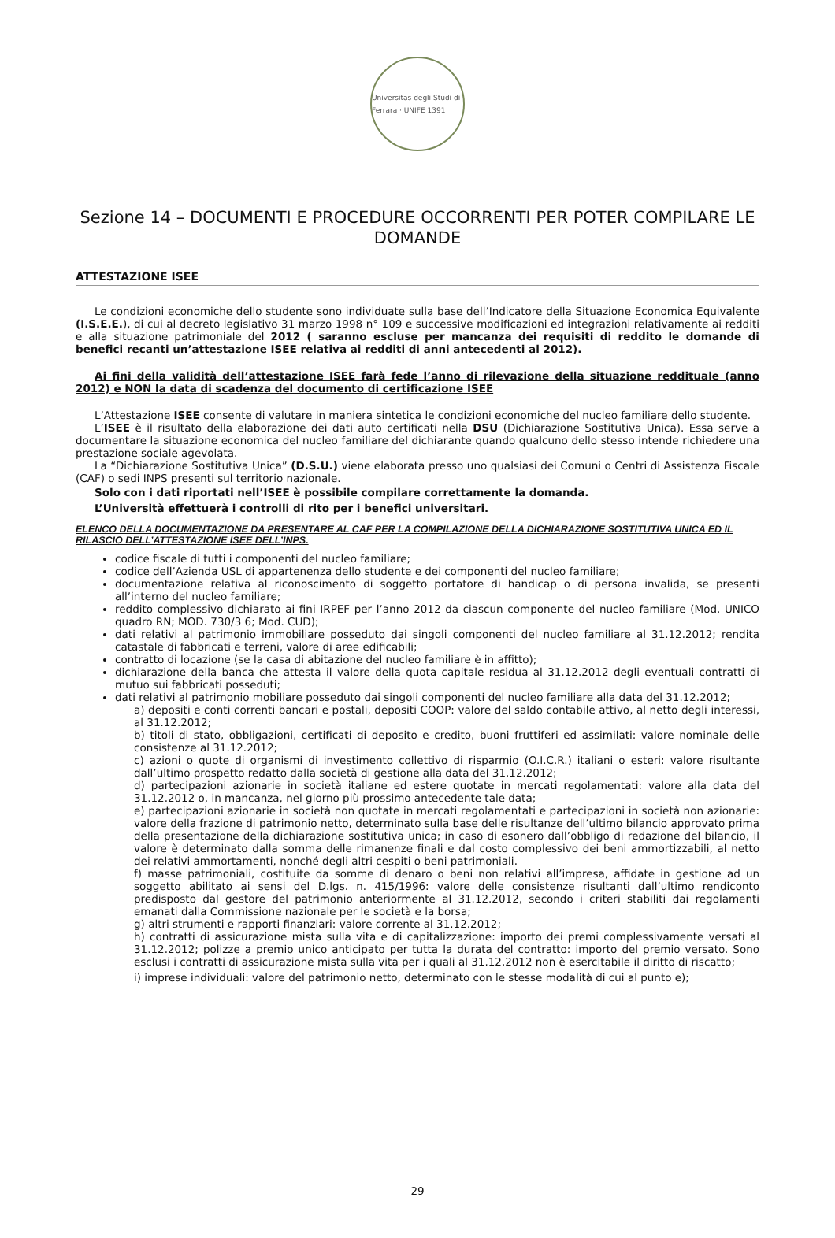Universitas degli Studi di Ferrara · UNIFE 1391
Sezione 14 – DOCUMENTI E PROCEDURE OCCORRENTI PER POTER COMPILARE LE DOMANDE
ATTESTAZIONE ISEE
Le condizioni economiche dello studente sono individuate sulla base dell’Indicatore della Situazione Economica Equivalente (I.S.E.E.), di cui al decreto legislativo 31 marzo 1998 n° 109 e successive modificazioni ed integrazioni relativamente ai redditi e alla situazione patrimoniale del 2012 ( saranno escluse per mancanza dei requisiti di reddito le domande di benefici recanti un’attestazione ISEE relativa ai redditi di anni antecedenti al 2012).
Ai fini della validità dell’attestazione ISEE farà fede l’anno di rilevazione della situazione reddituale (anno 2012) e NON la data di scadenza del documento di certificazione ISEE
L’Attestazione ISEE consente di valutare in maniera sintetica le condizioni economiche del nucleo familiare dello studente.
L’ISEE è il risultato della elaborazione dei dati auto certificati nella DSU (Dichiarazione Sostitutiva Unica). Essa serve a documentare la situazione economica del nucleo familiare del dichiarante quando qualcuno dello stesso intende richiedere una prestazione sociale agevolata.
La “Dichiarazione Sostitutiva Unica” (D.S.U.) viene elaborata presso uno qualsiasi dei Comuni o Centri di Assistenza Fiscale (CAF) o sedi INPS presenti sul territorio nazionale.
Solo con i dati riportati nell’ISEE è possibile compilare correttamente la domanda.
L’Università effettuerà i controlli di rito per i benefici universitari.
ELENCO DELLA DOCUMENTAZIONE DA PRESENTARE AL CAF PER LA COMPILAZIONE DELLA DICHIARAZIONE SOSTITUTIVA UNICA ED IL RILASCIO DELL’ATTESTAZIONE ISEE DELL’INPS.
codice fiscale di tutti i componenti del nucleo familiare;
codice dell’Azienda USL di appartenenza dello studente e dei componenti del nucleo familiare;
documentazione relativa al riconoscimento di soggetto portatore di handicap o di persona invalida, se presenti all’interno del nucleo familiare;
reddito complessivo dichiarato ai fini IRPEF per l’anno 2012 da ciascun componente del nucleo familiare (Mod. UNICO quadro RN; MOD. 730/3 6; Mod. CUD);
dati relativi al patrimonio immobiliare posseduto dai singoli componenti del nucleo familiare al 31.12.2012; rendita catastale di fabbricati e terreni, valore di aree edificabili;
contratto di locazione (se la casa di abitazione del nucleo familiare è in affitto);
dichiarazione della banca che attesta il valore della quota capitale residua al 31.12.2012 degli eventuali contratti di mutuo sui fabbricati posseduti;
dati relativi al patrimonio mobiliare posseduto dai singoli componenti del nucleo familiare alla data del 31.12.2012;
a) depositi e conti correnti bancari e postali, depositi COOP: valore del saldo contabile attivo, al netto degli interessi, al 31.12.2012;
b) titoli di stato, obbligazioni, certificati di deposito e credito, buoni fruttiferi ed assimilati: valore nominale delle consistenze al 31.12.2012;
c) azioni o quote di organismi di investimento collettivo di risparmio (O.I.C.R.) italiani o esteri: valore risultante dall’ultimo prospetto redatto dalla società di gestione alla data del 31.12.2012;
d) partecipazioni azionarie in società italiane ed estere quotate in mercati regolamentati: valore alla data del 31.12.2012 o, in mancanza, nel giorno più prossimo antecedente tale data;
e) partecipazioni azionarie in società non quotate in mercati regolamentati e partecipazioni in società non azionarie: valore della frazione di patrimonio netto, determinato sulla base delle risultanze dell’ultimo bilancio approvato prima della presentazione della dichiarazione sostitutiva unica; in caso di esonero dall’obbligo di redazione del bilancio, il valore è determinato dalla somma delle rimanenze finali e dal costo complessivo dei beni ammortizzabili, al netto dei relativi ammortamenti, nonché degli altri cespiti o beni patrimoniali.
f) masse patrimoniali, costituite da somme di denaro o beni non relativi all’impresa, affidate in gestione ad un soggetto abilitato ai sensi del D.lgs. n. 415/1996: valore delle consistenze risultanti dall’ultimo rendiconto predisposto dal gestore del patrimonio anteriormente al 31.12.2012, secondo i criteri stabiliti dai regolamenti emanati dalla Commissione nazionale per le società e la borsa;
g) altri strumenti e rapporti finanziari: valore corrente al 31.12.2012;
h) contratti di assicurazione mista sulla vita e di capitalizzazione: importo dei premi complessivamente versati al 31.12.2012; polizze a premio unico anticipato per tutta la durata del contratto: importo del premio versato. Sono esclusi i contratti di assicurazione mista sulla vita per i quali al 31.12.2012 non è esercitabile il diritto di riscatto;
i) imprese individuali: valore del patrimonio netto, determinato con le stesse modalità di cui al punto e);
29